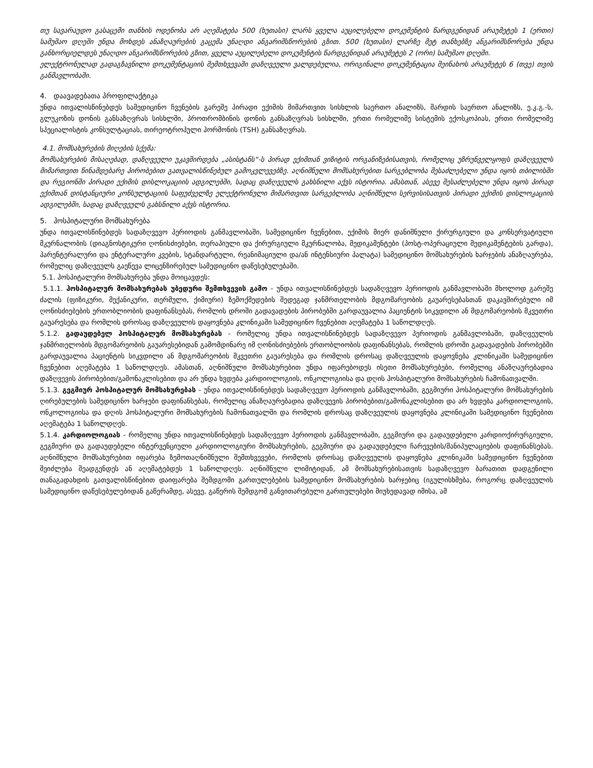თუ სავარაუდო გასაცემი თანხის ოდენობა არ აღემატება 500 (ხუთასი) ლარს ყველა აუცილებელი დოკუმენტის წარდგენიდან არაუმეტეს 1 (ერთი) სამუშაო დღეში უნდა მოხდეს ანაზღაურების გაცემა უნაღდი ანგარიშსწორების გზით. 500 (ხუთასი) ლარზე მეტ თანხებზე ანგარიშსწორება უნდა განხორციელდეს უნაღდო ანგარიშსწორების გზით, ყველა აუცილებელი დოკუმენტის წარდგენიდან არაუმეტეს 2 (ორი) სამუშაო დღეში.
ელექტრონულად გადაგზავნილი დოკუმენტაციის შემთხვევაში დაზღვეული ვალდებულია, ორიგინალი დოკუმენტაცია შეინახოს არაუმეტეს 6 (თვე) თვის განმავლობაში.
4. დაავადებათა პროფილაქტიკა
უნდა ითვალისწინებდეს სამედიცინო ჩვენების გარეშე პირადი ექიმის მიმართვით სისხლის საერთო ანალიზს, შარდის საერთო ანალიზს, ე.კ.გ.-ს, გლუკოზის დონის განსაზღვრას სისხლში, პროთრომბინის დონის განსაზღვრას სისხლში, ერთი რომელიმე სისტემის ექოსკოპიას, ერთი რომელიმე სპეციალისტის კონსულტაციას, თირეოტროპული ჰორმონის (TSH) განსაზღვრას.
4.1. მომსახურების მიღების სქემა:
მომსახურების მისაღებად, დაზღვეული უკავშირდება „ასისტანს“-ს პირად ექიმთან ვიზიტის ორგანიზებისათვის, რომელიც უზრუნველყოფს დაზღვეულს მიმართვით წინამდებარე პირობებით გათვალისწინებულ გამოკვლევებზე. აღნიშნული მომსახურებით სარგებლობა შესაძლებელი უნდა იყოს თბილისში და რეგიონში პირადი ექიმის დისლოკაციის ადგილებში, სადაც დაზღვეულს გახსნილი აქვს ისტორია. ამასთან, ასევე შესაძლებელი უნდა იყოს პირად ექიმთან დისტანციური კონსულტაციის საფუძველზე ელექტრონული მიმართვით სარგებლობა აღნიშნული სერვისისათვის პირადი ექიმის დისლოკაციის ადგილებში, სადაც დაზღვეულს გახსნილი აქვს ისტორია.
5. ჰოსპიტალური მომსახურება
უნდა ითვალისწინებდეს სადაზღვევო პერიოდის განმავლობაში, სამედიცინო ჩვენებით, ექიმის მიერ დანიშნული ქირურგიული და კონსერვატიული მკურნალობის (დიაგნოსტიკური ღონისძიებები, თერაპიული და ქირურგიული მკურნალობა, მედიკამენტები (პოსტ-ოპერაციული მედიკამენტების გარდა), პარენტერალური და ენტერალური კვების, სტანდარტული, რეანიმაციული და/ან ინტენსიური პალატა) სამედიცინო მომსახურების ხარჯების ანაზღაურება, რომელიც დაზღვეულს გაეწევა ლიცენზირებულ სამედიცინო დაწესებულებაში.
5.1. ჰოსპიტალური მომსახურება უნდა მოიცავდეს:
5.1.1. ჰოსპიტალურ მომსახურებას უბედური შემთხვევის გამო - უნდა ითვალისწინებდეს სადაზღვევო პერიოდის განმავლობაში მხოლოდ გარეშე ძალის (ფიზიკური, მექანიკური, თერმული, ქიმიური) ზემოქმედების შედეგად ჯანმრთელობის მდგომარეობის გაუარესებასთან დაკავშირებული იმ ღონისძიებების ერთობლიობის დაფინანსებას, რომლის დროში გადავადების პირობებში გარდაუვალია პაციენტის სიკვდილი ან მდგომარეობის მკვეთრი გაუარესება და რომლის დროსაც დაზღვეულის დაყოვნება კლინიკაში სამედიცინო ჩვენებით აღემატება 1 საწოლდღეს.
5.1.2. გადაუდებელ ჰოსპიტალურ მომსახურებას - რომელიც უნდა ითვალისწინებდეს სადაზღვევო პერიოდის განმავლობაში, დაზღვეულის ჯანმრთელობის მდგომარეობის გაუარესებიდან გამომდინარე იმ ღონისძიებების ერთობლიობის დაფინანსებას, რომლის დროში გადავადების პირობებში გარდაუვალია პაციენტის სიკვდილი ან მდგომარეობის მკვეთრი გაუარესება და რომლის დროსაც დაზღვეულის დაყოვნება კლინიკაში სამედიცინო ჩვენებით აღემატება 1 საწოლდღეს. ამასთან, აღნიშნული მომსახურებით უნდა იფარებოდეს ისეთი მომსახურებები, რომელიც ანაზღაურებადია დაზღვევის პირობებით/გამონაკლისებით და არ უნდა ხვდება კარდიოლოგიის, ონკოლოგიისა და დღის ჰოსპიტალური მომსახურების ჩამონათვალში.
5.1.3. გეგმიურ ჰოსპიტალურ მომსახურებას - უნდა ითვალისწინებდეს სადაზღვევო პერიოდის განმავლობაში, გეგმიური ჰოსპიტალური მომსახურების ღირებულების სამედიცინო ხარჯები დაფინანსებას, რომელიც ანაზღაურებადია დაზღვევის პირობებით/გამონაკლისებით და არ ხვდება კარდიოლოგიის, ონკოლოგიისა და დღის ჰოსპიტალური მომსახურების ჩამონათვალში და რომლის დროსაც დაზღვეულის დაყოვნება კლინიკაში სამედიცინო ჩვენებით აღემატება 1 საწოლდღეს.
5.1.4. კარდიოლოგიას - რომელიც უნდა ითვალისწინებდეს სადაზღვევო პერიოდის განმავლობაში, გეგმიური და გადაუდებელი კარდიოქირურგიული, გეგმიური და გადაუდებელი ინტერვენციული კარდიოლოგიური მომსახურების, გეგმიური და გადაუდებელი ჩარევების/მანიპულაციების დაფინანსებას. აღნიშნული მომსახურებით იფარება ზემოთაღნიშნული შემთხვევები, რომლის დროსაც დაზღვეულის დაყოვნება კლინიკაში სამედიცინო ჩვენებით შეიძლება შეადგენდეს ან აღემატებდეს 1 საწოლდღეს. აღნიშნული ლიმიტიდან, ამ მომსახურებისათვის სადაზღვევო ბარათით დადგენილი თანაგადახდის გათვალისწინებით დაიფარება შემდგომი გართულებების სამედიცინო მომსახურების ხარჯებიც (იგულისხმება, როგორც დაზღვეულის სამედიცინო დაწესებულებიდან გაწერამდე, ასევე, გაწერის შემდგომ განვითარებული გართულებები მიუხედავად იმისა, ამ